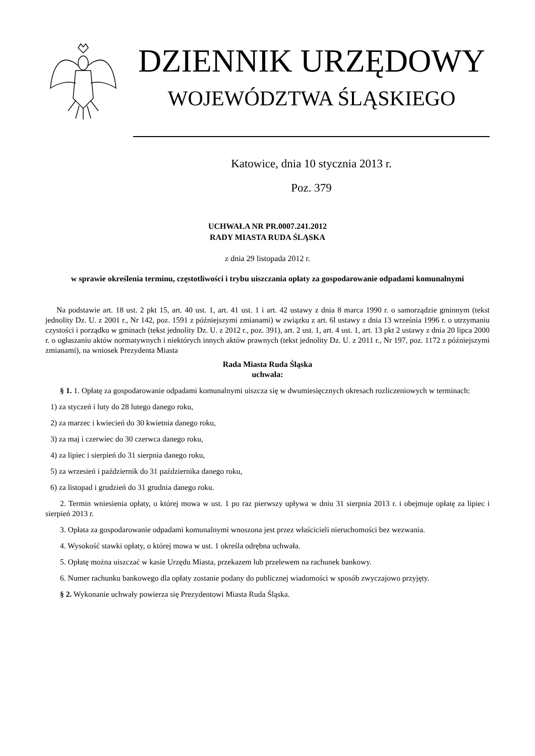DZIENNIK URZĘDOWY
WOJEWÓDZTWA ŚLĄSKIEGO
Katowice, dnia 10 stycznia 2013 r.
Poz. 379
UCHWAŁA NR PR.0007.241.2012
RADY MIASTA RUDA ŚLĄSKA
z dnia 29 listopada 2012 r.
w sprawie określenia terminu, częstotliwości i trybu uiszczania opłaty za gospodarowanie odpadami komunalnymi
Na podstawie art. 18 ust. 2 pkt 15, art. 40 ust. 1, art. 41 ust. 1 i art. 42 ustawy z dnia 8 marca 1990 r. o samorządzie gminnym (tekst jednolity Dz. U. z 2001 r., Nr 142, poz. 1591 z późniejszymi zmianami) w związku z art. 6l ustawy z dnia 13 września 1996 r. o utrzymaniu czystości i porządku w gminach (tekst jednolity Dz. U. z 2012 r., poz. 391), art. 2 ust. 1, art. 4 ust. 1, art. 13 pkt 2 ustawy z dnia 20 lipca 2000 r. o ogłaszaniu aktów normatywnych i niektórych innych aktów prawnych (tekst jednolity Dz. U. z 2011 r., Nr 197, poz. 1172 z późniejszymi zmianami), na wniosek Prezydenta Miasta
Rada Miasta Ruda Śląska
uchwala:
§ 1. 1. Opłatę za gospodarowanie odpadami komunalnymi uiszcza się w dwumiesięcznych okresach rozliczeniowych w terminach:
1) za styczeń i luty do 28 lutego danego roku,
2) za marzec i kwiecień do 30 kwietnia danego roku,
3) za maj i czerwiec do 30 czerwca danego roku,
4) za lipiec i sierpień do 31 sierpnia danego roku,
5) za wrzesień i październik do 31 października danego roku,
6) za listopad i grudzień do 31 grudnia danego roku.
2. Termin wniesienia opłaty, o której mowa w ust. 1 po raz pierwszy upływa w dniu 31 sierpnia 2013 r. i obejmuje opłatę za lipiec i sierpień 2013 r.
3. Opłata za gospodarowanie odpadami komunalnymi wnoszona jest przez właścicieli nieruchomości bez wezwania.
4. Wysokość stawki opłaty, o której mowa w ust. 1 określa odrębna uchwała.
5. Opłatę można uiszczać w kasie Urzędu Miasta, przekazem lub przelewem na rachunek bankowy.
6. Numer rachunku bankowego dla opłaty zostanie podany do publicznej wiadomości w sposób zwyczajowo przyjęty.
§ 2. Wykonanie uchwały powierza się Prezydentowi Miasta Ruda Śląska.